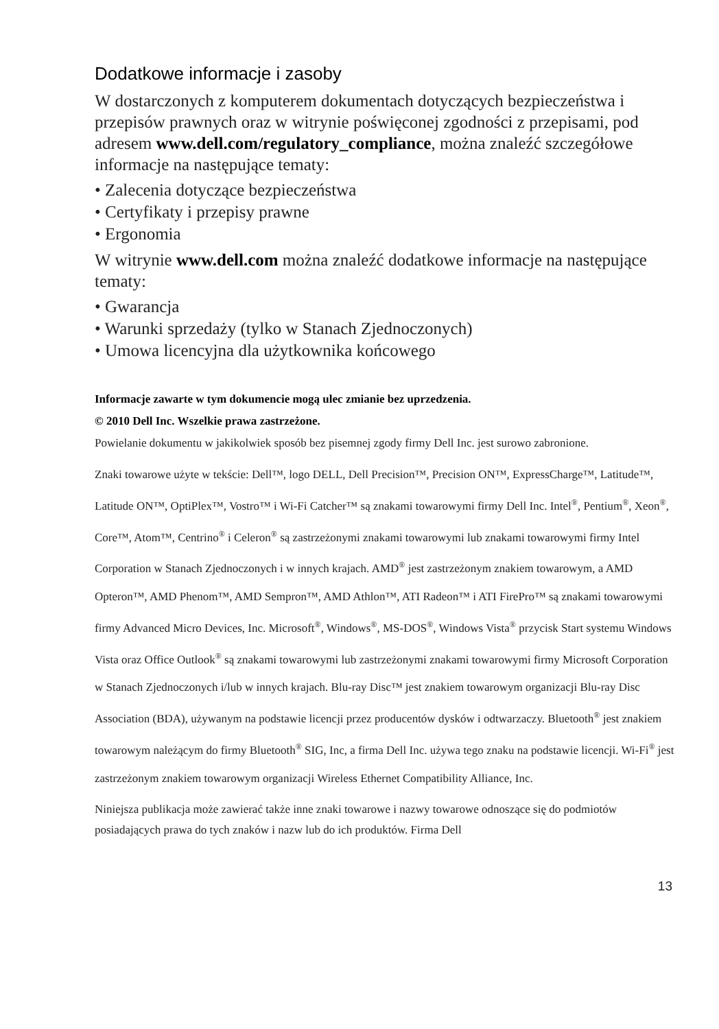Dodatkowe informacje i zasoby
W dostarczonych z komputerem dokumentach dotyczących bezpieczeństwa i przepisów prawnych oraz w witrynie poświęconej zgodności z przepisami, pod adresem www.dell.com/regulatory_compliance, można znaleźć szczegółowe informacje na następujące tematy:
• Zalecenia dotyczące bezpieczeństwa
• Certyfikaty i przepisy prawne
• Ergonomia
W witrynie www.dell.com można znaleźć dodatkowe informacje na następujące tematy:
• Gwarancja
• Warunki sprzedaży (tylko w Stanach Zjednoczonych)
• Umowa licencyjna dla użytkownika końcowego
Informacje zawarte w tym dokumencie mogą ulec zmianie bez uprzedzenia.
© 2010 Dell Inc. Wszelkie prawa zastrzeżone.
Powielanie dokumentu w jakikolwiek sposób bez pisemnej zgody firmy Dell Inc. jest surowo zabronione.
Znaki towarowe użyte w tekście: Dell™, logo DELL, Dell Precision™, Precision ON™, ExpressCharge™, Latitude™, Latitude ON™, OptiPlex™, Vostro™ i Wi-Fi Catcher™ są znakami towarowymi firmy Dell Inc. Intel<sup>®</sup>, Pentium<sup>®</sup>, Xeon<sup>®</sup>, Core™, Atom™, Centrino<sup>®</sup> i Celeron<sup>®</sup> są zastrzeżonymi znakami towarowymi lub znakami towarowymi firmy Intel Corporation w Stanach Zjednoczonych i w innych krajach. AMD<sup>®</sup> jest zastrzeżonym znakiem towarowym, a AMD Opteron™, AMD Phenom™, AMD Sempron™, AMD Athlon™, ATI Radeon™ i ATI FirePro™ są znakami towarowymi firmy Advanced Micro Devices, Inc. Microsoft<sup>®</sup>, Windows<sup>®</sup>, MS-DOS<sup>®</sup>, Windows Vista<sup>®</sup> przycisk Start systemu Windows Vista oraz Office Outlook<sup>®</sup> są znakami towarowymi lub zastrzeżonymi znakami towarowymi firmy Microsoft Corporation w Stanach Zjednoczonych i/lub w innych krajach. Blu-ray Disc™ jest znakiem towarowym organizacji Blu-ray Disc Association (BDA), używanym na podstawie licencji przez producentów dysków i odtwarzaczy. Bluetooth<sup>®</sup> jest znakiem towarowym należącym do firmy Bluetooth<sup>®</sup> SIG, Inc, a firma Dell Inc. używa tego znaku na podstawie licencji. Wi-Fi<sup>®</sup> jest zastrzeżonym znakiem towarowym organizacji Wireless Ethernet Compatibility Alliance, Inc.
Niniejsza publikacja może zawierać także inne znaki towarowe i nazwy towarowe odnoszące się do podmiotów posiadających prawa do tych znaków i nazw lub do ich produktów. Firma Dell
13